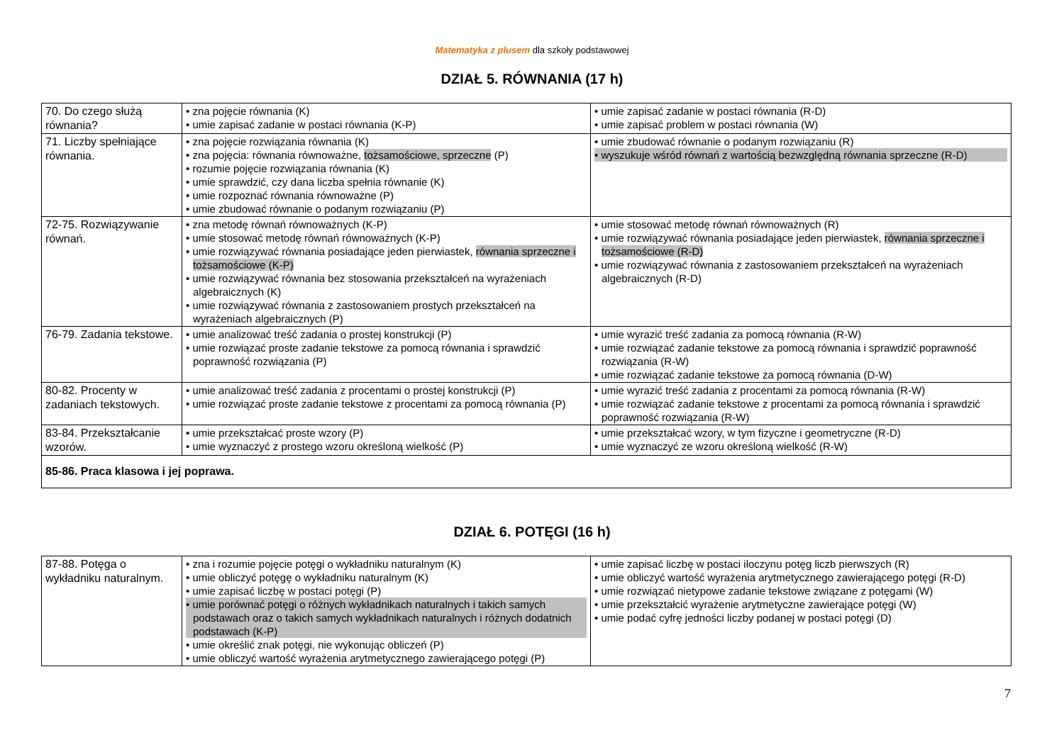Matematyka z plusem dla szkoły podstawowej
DZIAŁ 5. RÓWNANIA (17 h)
| 70. Do czego służą równania? | • zna pojęcie równania (K) • umie zapisać zadanie w postaci równania (K-P) | • umie zapisać zadanie w postaci równania (R-D) • umie zapisać problem w postaci równania (W) |
| 71. Liczby spełniające równania. | • zna pojęcie rozwiązania równania (K) • zna pojęcia: równania równoważne, tożsamościowe, sprzeczne (P) • rozumie pojęcie rozwiązania równania (K) • umie sprawdzić, czy dana liczba spełnia równanie (K) • umie rozpoznać równania równoważne (P) • umie zbudować równanie o podanym rozwiązaniu (P) | • umie zbudować równanie o podanym rozwiązaniu (R) • wyszukuje wśród równań z wartością bezwzględną równania sprzeczne (R-D) |
| 72-75. Rozwiązywanie równań. | • zna metodę równań równoważnych (K-P) • umie stosować metodę równań równoważnych (K-P) • umie rozwiązywać równania posiadające jeden pierwiastek, równania sprzeczne i tożsamościowe (K-P) • umie rozwiązywać równania bez stosowania przekształceń na wyrażeniach algebraicznych (K) • umie rozwiązywać równania z zastosowaniem prostych przekształceń na wyrażeniach algebraicznych (P) | • umie stosować metodę równań równoważnych (R) • umie rozwiązywać równania posiadające jeden pierwiastek, równania sprzeczne i tożsamościowe (R-D) • umie rozwiązywać równania z zastosowaniem przekształceń na wyrażeniach algebraicznych (R-D) |
| 76-79. Zadania tekstowe. | • umie analizować treść zadania o prostej konstrukcji (P) • umie rozwiązać proste zadanie tekstowe za pomocą równania i sprawdzić poprawność rozwiązania (P) | • umie wyrazić treść zadania za pomocą równania (R-W) • umie rozwiązać zadanie tekstowe za pomocą równania i sprawdzić poprawność rozwiązania (R-W) • umie rozwiązać zadanie tekstowe za pomocą równania (D-W) |
| 80-82. Procenty w zadaniach tekstowych. | • umie analizować treść zadania z procentami o prostej konstrukcji (P) • umie rozwiązać proste zadanie tekstowe z procentami za pomocą równania (P) | • umie wyrazić treść zadania z procentami za pomocą równania (R-W) • umie rozwiązać zadanie tekstowe z procentami za pomocą równania i sprawdzić poprawność rozwiązania (R-W) |
| 83-84. Przekształcanie wzorów. | • umie przekształcać proste wzory (P) • umie wyznaczyć z prostego wzoru określoną wielkość (P) | • umie przekształcać wzory, w tym fizyczne i geometryczne (R-D) • umie wyznaczyć ze wzoru określoną wielkość (R-W) |
| 85-86. Praca klasowa i jej poprawa. | | |
DZIAŁ 6. POTĘGI (16 h)
| 87-88. Potęga o wykładniku naturalnym. | • zna i rozumie pojęcie potęgi o wykładniku naturalnym (K) • umie obliczyć potęgę o wykładniku naturalnym (K) • umie zapisać liczbę w postaci potęgi (P) • umie porównać potęgi o różnych wykładnikach naturalnych i takich samych podstawach oraz o takich samych wykładnikach naturalnych i różnych dodatnich podstawach (K-P) • umie określić znak potęgi, nie wykonując obliczeń (P) • umie obliczyć wartość wyrażenia arytmetycznego zawierającego potęgi (P) | • umie zapisać liczbę w postaci iloczynu potęg liczb pierwszych (R) • umie obliczyć wartość wyrażenia arytmetycznego zawierającego potęgi (R-D) • umie rozwiązać nietypowe zadanie tekstowe związane z potęgami (W) • umie przekształcić wyrażenie arytmetyczne zawierające potęgi (W) • umie podać cyfrę jedności liczby podanej w postaci potęgi (D) |
7